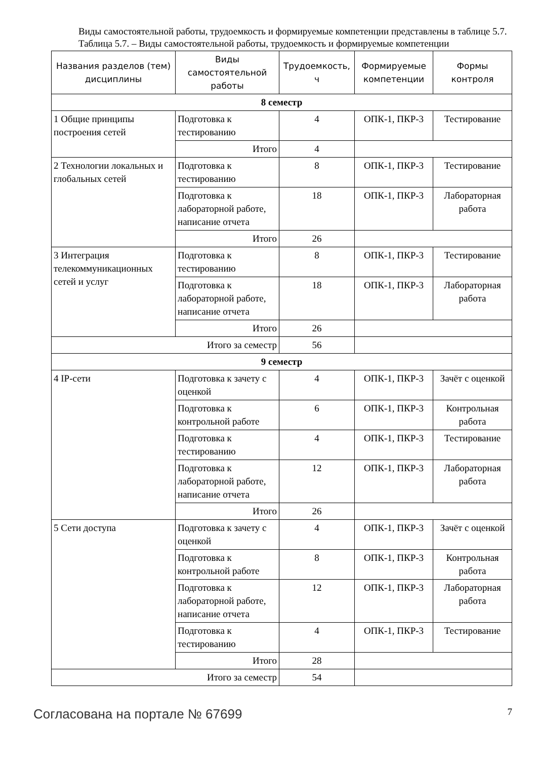Виды самостоятельной работы, трудоемкость и формируемые компетенции представлены в таблице 5.7.
Таблица 5.7. – Виды самостоятельной работы, трудоемкость и формируемые компетенции
| Названия разделов (тем) дисциплины | Виды самостоятельной работы | Трудоемкость, ч | Формируемые компетенции | Формы контроля |
| --- | --- | --- | --- | --- |
| 8 семестр | | | | |
| 1 Общие принципы построения сетей | Подготовка к тестированию | 4 | ОПК-1, ПКР-3 | Тестирование |
| | Итого | 4 | | |
| 2 Технологии локальных и глобальных сетей | Подготовка к тестированию | 8 | ОПК-1, ПКР-3 | Тестирование |
| | Подготовка к лабораторной работе, написание отчета | 18 | ОПК-1, ПКР-3 | Лабораторная работа |
| | Итого | 26 | | |
| 3 Интеграция телекоммуникационных сетей и услуг | Подготовка к тестированию | 8 | ОПК-1, ПКР-3 | Тестирование |
| | Подготовка к лабораторной работе, написание отчета | 18 | ОПК-1, ПКР-3 | Лабораторная работа |
| | Итого | 26 | | |
| Итого за семестр | | 56 | | |
| 9 семестр | | | | |
| 4 IP-сети | Подготовка к зачету с оценкой | 4 | ОПК-1, ПКР-3 | Зачёт с оценкой |
| | Подготовка к контрольной работе | 6 | ОПК-1, ПКР-3 | Контрольная работа |
| | Подготовка к тестированию | 4 | ОПК-1, ПКР-3 | Тестирование |
| | Подготовка к лабораторной работе, написание отчета | 12 | ОПК-1, ПКР-3 | Лабораторная работа |
| | Итого | 26 | | |
| 5 Сети доступа | Подготовка к зачету с оценкой | 4 | ОПК-1, ПКР-3 | Зачёт с оценкой |
| | Подготовка к контрольной работе | 8 | ОПК-1, ПКР-3 | Контрольная работа |
| | Подготовка к лабораторной работе, написание отчета | 12 | ОПК-1, ПКР-3 | Лабораторная работа |
| | Подготовка к тестированию | 4 | ОПК-1, ПКР-3 | Тестирование |
| | Итого | 28 | | |
| Итого за семестр | | 54 | | |
Согласована на портале № 67699 7